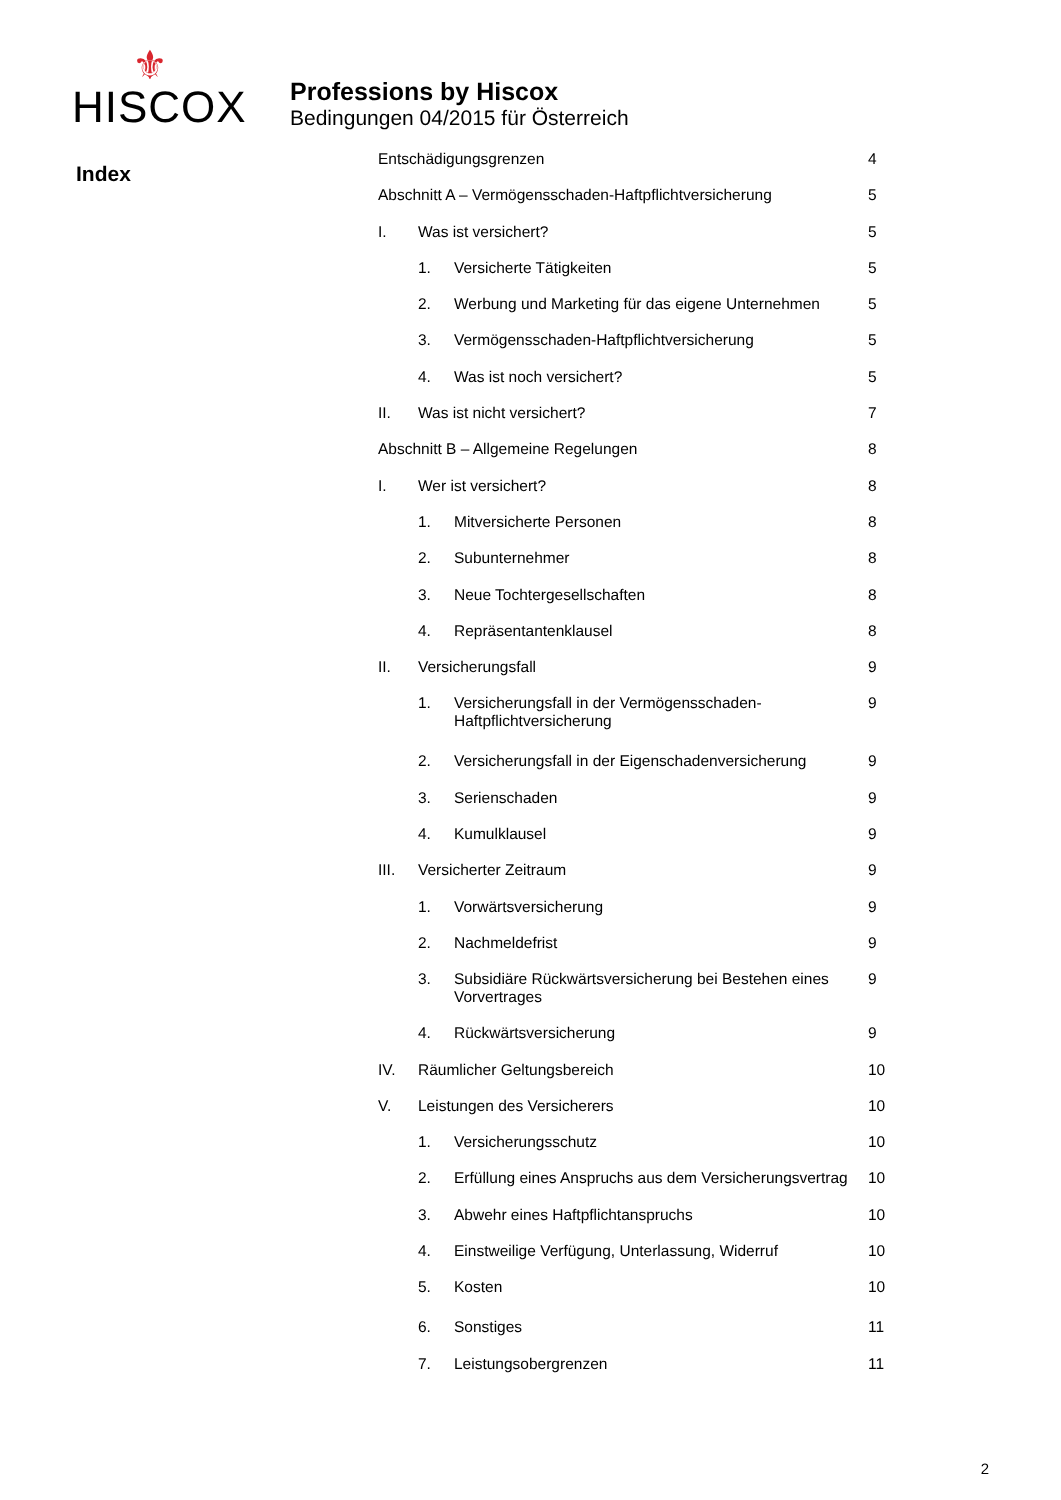⚜
HISCOX
Professions by Hiscox
Bedingungen 04/2015 für Österreich
Index
| Entschädigungsgrenzen | | | 4 |
| Abschnitt A – Vermögensschaden-Haftpflichtversicherung | | | 5 |
| I. | Was ist versichert? | | 5 |
| | 1. | Versicherte Tätigkeiten | 5 |
| | 2. | Werbung und Marketing für das eigene Unternehmen | 5 |
| | 3. | Vermögensschaden-Haftpflichtversicherung | 5 |
| | 4. | Was ist noch versichert? | 5 |
| II. | Was ist nicht versichert? | | 7 |
| Abschnitt B – Allgemeine Regelungen | | | 8 |
| I. | Wer ist versichert? | | 8 |
| | 1. | Mitversicherte Personen | 8 |
| | 2. | Subunternehmer | 8 |
| | 3. | Neue Tochtergesellschaften | 8 |
| | 4. | Repräsentantenklausel | 8 |
| II. | Versicherungsfall | | 9 |
| | 1. | Versicherungsfall in der Vermögensschaden-Haftpflichtversicherung | 9 |
| | 2. | Versicherungsfall in der Eigenschadenversicherung | 9 |
| | 3. | Serienschaden | 9 |
| | 4. | Kumulklausel | 9 |
| III. | Versicherter Zeitraum | | 9 |
| | 1. | Vorwärtsversicherung | 9 |
| | 2. | Nachmeldefrist | 9 |
| | 3. | Subsidiäre Rückwärtsversicherung bei Bestehen eines Vorvertrages | 9 |
| | 4. | Rückwärtsversicherung | 9 |
| IV. | Räumlicher Geltungsbereich | | 10 |
| V. | Leistungen des Versicherers | | 10 |
| | 1. | Versicherungsschutz | 10 |
| | 2. | Erfüllung eines Anspruchs aus dem Versicherungsvertrag | 10 |
| | 3. | Abwehr eines Haftpflichtanspruchs | 10 |
| | 4. | Einstweilige Verfügung, Unterlassung, Widerruf | 10 |
| | 5. | Kosten | 10 |
| | 6. | Sonstiges | 11 |
| | 7. | Leistungsobergrenzen | 11 |
2